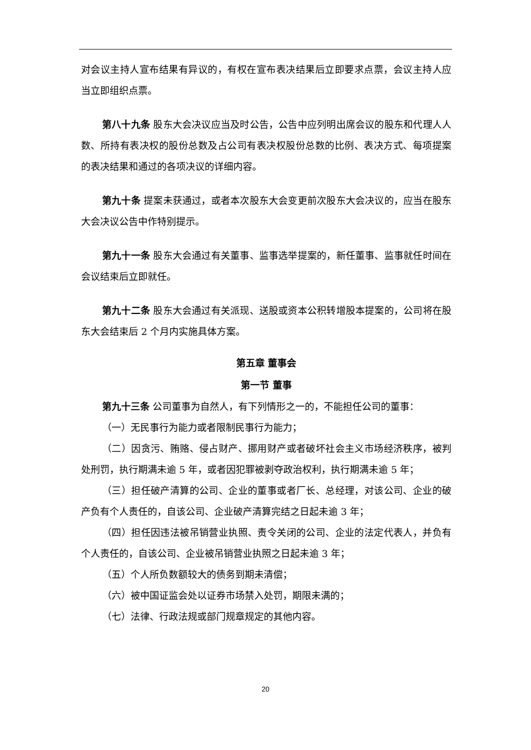对会议主持人宣布结果有异议的，有权在宣布表决结果后立即要求点票，会议主持人应当立即组织点票。
第八十九条 股东大会决议应当及时公告，公告中应列明出席会议的股东和代理人人数、所持有表决权的股份总数及占公司有表决权股份总数的比例、表决方式、每项提案的表决结果和通过的各项决议的详细内容。
第九十条 提案未获通过，或者本次股东大会变更前次股东大会决议的，应当在股东大会决议公告中作特别提示。
第九十一条 股东大会通过有关董事、监事选举提案的，新任董事、监事就任时间在会议结束后立即就任。
第九十二条 股东大会通过有关派现、送股或资本公积转增股本提案的，公司将在股东大会结束后 2 个月内实施具体方案。
第五章 董事会
第一节 董事
第九十三条 公司董事为自然人，有下列情形之一的，不能担任公司的董事：
（一）无民事行为能力或者限制民事行为能力；
（二）因贪污、贿赂、侵占财产、挪用财产或者破坏社会主义市场经济秩序，被判处刑罚，执行期满未逾 5 年，或者因犯罪被剥夺政治权利，执行期满未逾 5 年；
（三）担任破产清算的公司、企业的董事或者厂长、总经理，对该公司、企业的破产负有个人责任的，自该公司、企业破产清算完结之日起未逾 3 年；
（四）担任因违法被吊销营业执照、责令关闭的公司、企业的法定代表人，并负有个人责任的，自该公司、企业被吊销营业执照之日起未逾 3 年；
（五）个人所负数额较大的债务到期未清偿；
（六）被中国证监会处以证券市场禁入处罚，期限未满的；
（七）法律、行政法规或部门规章规定的其他内容。
20